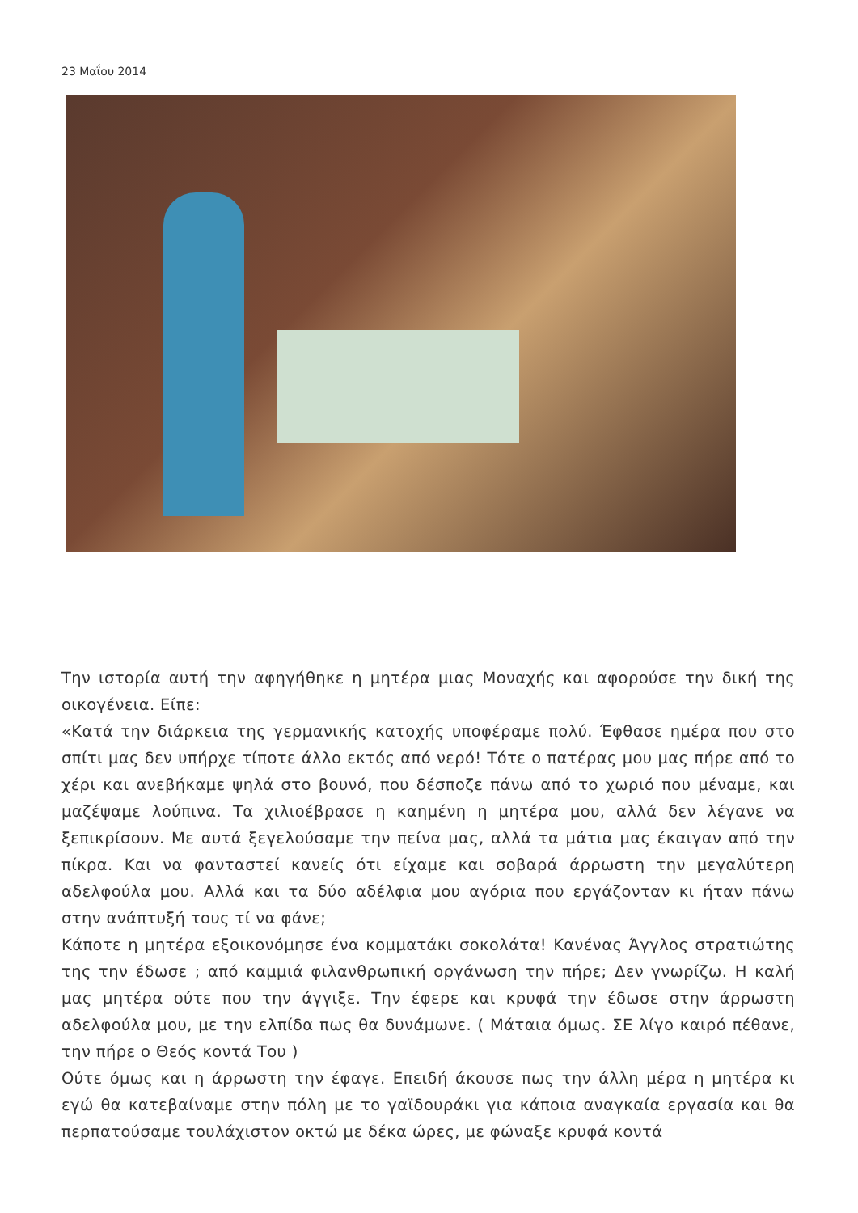23 Μαΐου 2014
Την ιστορία αυτή την αφηγήθηκε η μητέρα μιας Μοναχής και αφορούσε την δική της οικογένεια. Είπε:
«Κατά την διάρκεια της γερμανικής κατοχής υποφέραμε πολύ. Έφθασε ημέρα που στο σπίτι μας δεν υπήρχε τίποτε άλλο εκτός από νερό! Τότε ο πατέρας μου μας πήρε από το χέρι και ανεβήκαμε ψηλά στο βουνό, που δέσποζε πάνω από το χωριό που μέναμε, και μαζέψαμε λούπινα. Τα χιλιοέβρασε η καημένη η μητέρα μου, αλλά δεν λέγανε να ξεπικρίσουν. Με αυτά ξεγελούσαμε την πείνα μας, αλλά τα μάτια μας έκαιγαν από την πίκρα. Και να φανταστεί κανείς ότι είχαμε και σοβαρά άρρωστη την μεγαλύτερη αδελφούλα μου. Αλλά και τα δύο αδέλφια μου αγόρια που εργάζονταν κι ήταν πάνω στην ανάπτυξή τους τί να φάνε;
Κάποτε η μητέρα εξοικονόμησε ένα κομματάκι σοκολάτα! Κανένας Άγγλος στρατιώτης της την έδωσε ; από καμμιά φιλανθρωπική οργάνωση την πήρε; Δεν γνωρίζω. Η καλή μας μητέρα ούτε που την άγγιξε. Την έφερε και κρυφά την έδωσε στην άρρωστη αδελφούλα μου, με την ελπίδα πως θα δυνάμωνε. ( Μάταια όμως. ΣΕ λίγο καιρό πέθανε, την πήρε ο Θεός κοντά Του )
Ούτε όμως και η άρρωστη την έφαγε. Επειδή άκουσε πως την άλλη μέρα η μητέρα κι εγώ θα κατεβαίναμε στην πόλη με το γαϊδουράκι για κάποια αναγκαία εργασία και θα περπατούσαμε τουλάχιστον οκτώ με δέκα ώρες, με φώναξε κρυφά κοντά